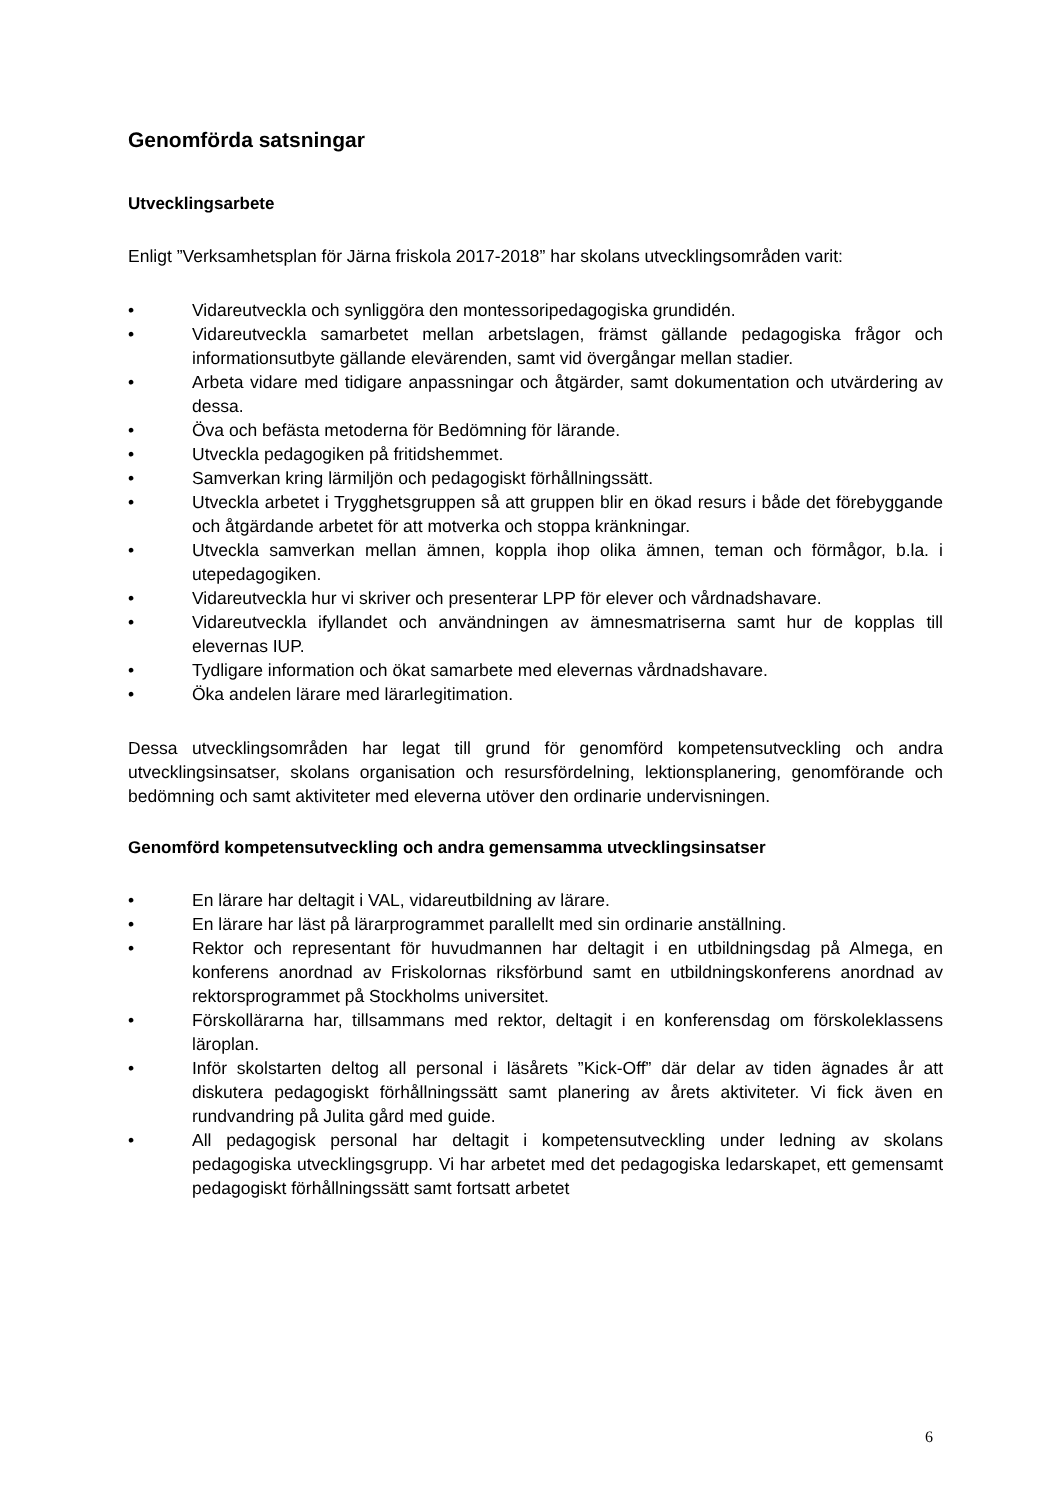Genomförda satsningar
Utvecklingsarbete
Enligt ”Verksamhetsplan för Järna friskola 2017-2018” har skolans utvecklingsområden varit:
• Vidareutveckla och synliggöra den montessoripedagogiska grundidén.
• Vidareutveckla samarbetet mellan arbetslagen, främst gällande pedagogiska frågor och informationsutbyte gällande elevärenden, samt vid övergångar mellan stadier.
• Arbeta vidare med tidigare anpassningar och åtgärder, samt dokumentation och utvärdering av dessa.
• Öva och befästa metoderna för Bedömning för lärande.
• Utveckla pedagogiken på fritidshemmet.
• Samverkan kring lärmiljön och pedagogiskt förhållningssätt.
• Utveckla arbetet i Trygghetsgruppen så att gruppen blir en ökad resurs i både det förebyggande och åtgärdande arbetet för att motverka och stoppa kränkningar.
• Utveckla samverkan mellan ämnen, koppla ihop olika ämnen, teman och förmågor, b.la. i utepedagogiken.
• Vidareutveckla hur vi skriver och presenterar LPP för elever och vårdnadshavare.
• Vidareutveckla ifyllandet och användningen av ämnesmatriserna samt hur de kopplas till elevernas IUP.
• Tydligare information och ökat samarbete med elevernas vårdnadshavare.
• Öka andelen lärare med lärarlegitimation.
Dessa utvecklingsområden har legat till grund för genomförd kompetensutveckling och andra utvecklingsinsatser, skolans organisation och resursfördelning, lektionsplanering, genomförande och bedömning och samt aktiviteter med eleverna utöver den ordinarie undervisningen.
Genomförd kompetensutveckling och andra gemensamma utvecklingsinsatser
• En lärare har deltagit i VAL, vidareutbildning av lärare.
• En lärare har läst på lärarprogrammet parallellt med sin ordinarie anställning.
• Rektor och representant för huvudmannen har deltagit i en utbildningsdag på Almega, en konferens anordnad av Friskolornas riksförbund samt en utbildningskonferens anordnad av rektorsprogrammet på Stockholms universitet.
• Förskollärarna har, tillsammans med rektor, deltagit i en konferensdag om förskoleklassens läroplan.
• Inför skolstarten deltog all personal i läsårets ”Kick-Off” där delar av tiden ägnades år att diskutera pedagogiskt förhållningssätt samt planering av årets aktiviteter. Vi fick även en rundvandring på Julita gård med guide.
• All pedagogisk personal har deltagit i kompetensutveckling under ledning av skolans pedagogiska utvecklingsgrupp. Vi har arbetet med det pedagogiska ledarskapet, ett gemensamt pedagogiskt förhållningssätt samt fortsatt arbetet
6